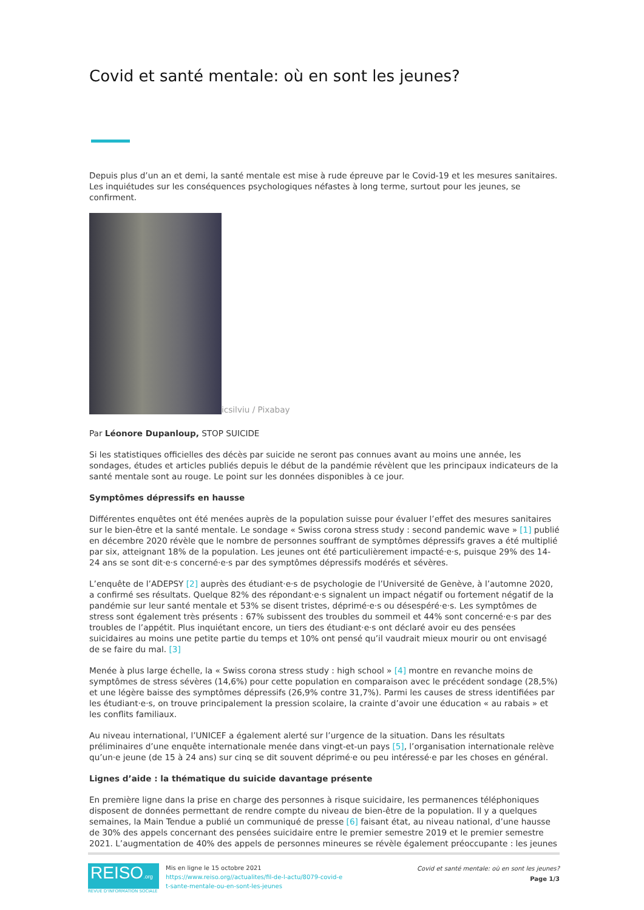Covid et santé mentale: où en sont les jeunes?
Depuis plus d’un an et demi, la santé mentale est mise à rude épreuve par le Covid-19 et les mesures sanitaires. Les inquiétudes sur les conséquences psychologiques néfastes à long terme, surtout pour les jeunes, se confirment.
icsilviu / Pixabay
Par Léonore Dupanloup, STOP SUICIDE
Si les statistiques officielles des décès par suicide ne seront pas connues avant au moins une année, les sondages, études et articles publiés depuis le début de la pandémie révèlent que les principaux indicateurs de la santé mentale sont au rouge. Le point sur les données disponibles à ce jour.
Symptômes dépressifs en hausse
Différentes enquêtes ont été menées auprès de la population suisse pour évaluer l’effet des mesures sanitaires sur le bien-être et la santé mentale. Le sondage « Swiss corona stress study : second pandemic wave » [1] publié en décembre 2020 révèle que le nombre de personnes souffrant de symptômes dépressifs graves a été multiplié par six, atteignant 18% de la population. Les jeunes ont été particulièrement impacté·e·s, puisque 29% des 14-24 ans se sont dit·e·s concerné·e·s par des symptômes dépressifs modérés et sévères.
L’enquête de l’ADEPSY [2] auprès des étudiant·e·s de psychologie de l’Université de Genève, à l’automne 2020, a confirmé ses résultats. Quelque 82% des répondant·e·s signalent un impact négatif ou fortement négatif de la pandémie sur leur santé mentale et 53% se disent tristes, déprimé·e·s ou désespéré·e·s. Les symptômes de stress sont également très présents : 67% subissent des troubles du sommeil et 44% sont concerné·e·s par des troubles de l’appétit. Plus inquiétant encore, un tiers des étudiant·e·s ont déclaré avoir eu des pensées suicidaires au moins une petite partie du temps et 10% ont pensé qu’il vaudrait mieux mourir ou ont envisagé de se faire du mal. [3]
Menée à plus large échelle, la « Swiss corona stress study : high school » [4] montre en revanche moins de symptômes de stress sévères (14,6%) pour cette population en comparaison avec le précédent sondage (28,5%) et une légère baisse des symptômes dépressifs (26,9% contre 31,7%). Parmi les causes de stress identifiées par les étudiant·e·s, on trouve principalement la pression scolaire, la crainte d’avoir une éducation « au rabais » et les conflits familiaux.
Au niveau international, l’UNICEF a également alerté sur l’urgence de la situation. Dans les résultats préliminaires d’une enquête internationale menée dans vingt-et-un pays [5], l’organisation internationale relève qu’un·e jeune (de 15 à 24 ans) sur cinq se dit souvent déprimé·e ou peu intéressé·e par les choses en général.
Lignes d’aide : la thématique du suicide davantage présente
En première ligne dans la prise en charge des personnes à risque suicidaire, les permanences téléphoniques disposent de données permettant de rendre compte du niveau de bien-être de la population. Il y a quelques semaines, la Main Tendue a publié un communiqué de presse [6] faisant état, au niveau national, d’une hausse de 30% des appels concernant des pensées suicidaire entre le premier semestre 2019 et le premier semestre 2021. L’augmentation de 40% des appels de personnes mineures se révèle également préoccupante : les jeunes
REISO.org
REVUE D'INFORMATION SOCIALE
Mis en ligne le 15 octobre 2021
https://www.reiso.org//actualites/fil-de-l-actu/8079-covid-e
t-sante-mentale-ou-en-sont-les-jeunes
Covid et santé mentale: où en sont les jeunes?
Page 1/3